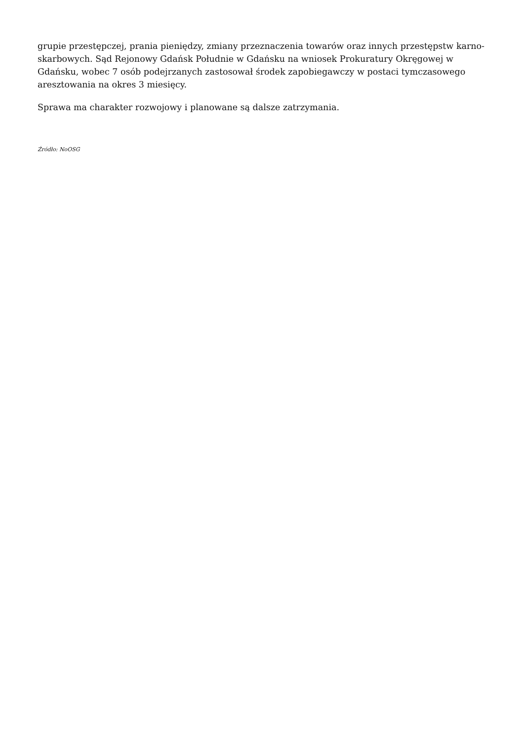grupie przestępczej, prania pieniędzy, zmiany przeznaczenia towarów oraz innych przestępstw karno-skarbowych. Sąd Rejonowy Gdańsk Południe w Gdańsku na wniosek Prokuratury Okręgowej w Gdańsku, wobec 7 osób podejrzanych zastosował środek zapobiegawczy w postaci tymczasowego aresztowania na okres 3 miesięcy.
Sprawa ma charakter rozwojowy i planowane są dalsze zatrzymania.
Źródło: NoOSG